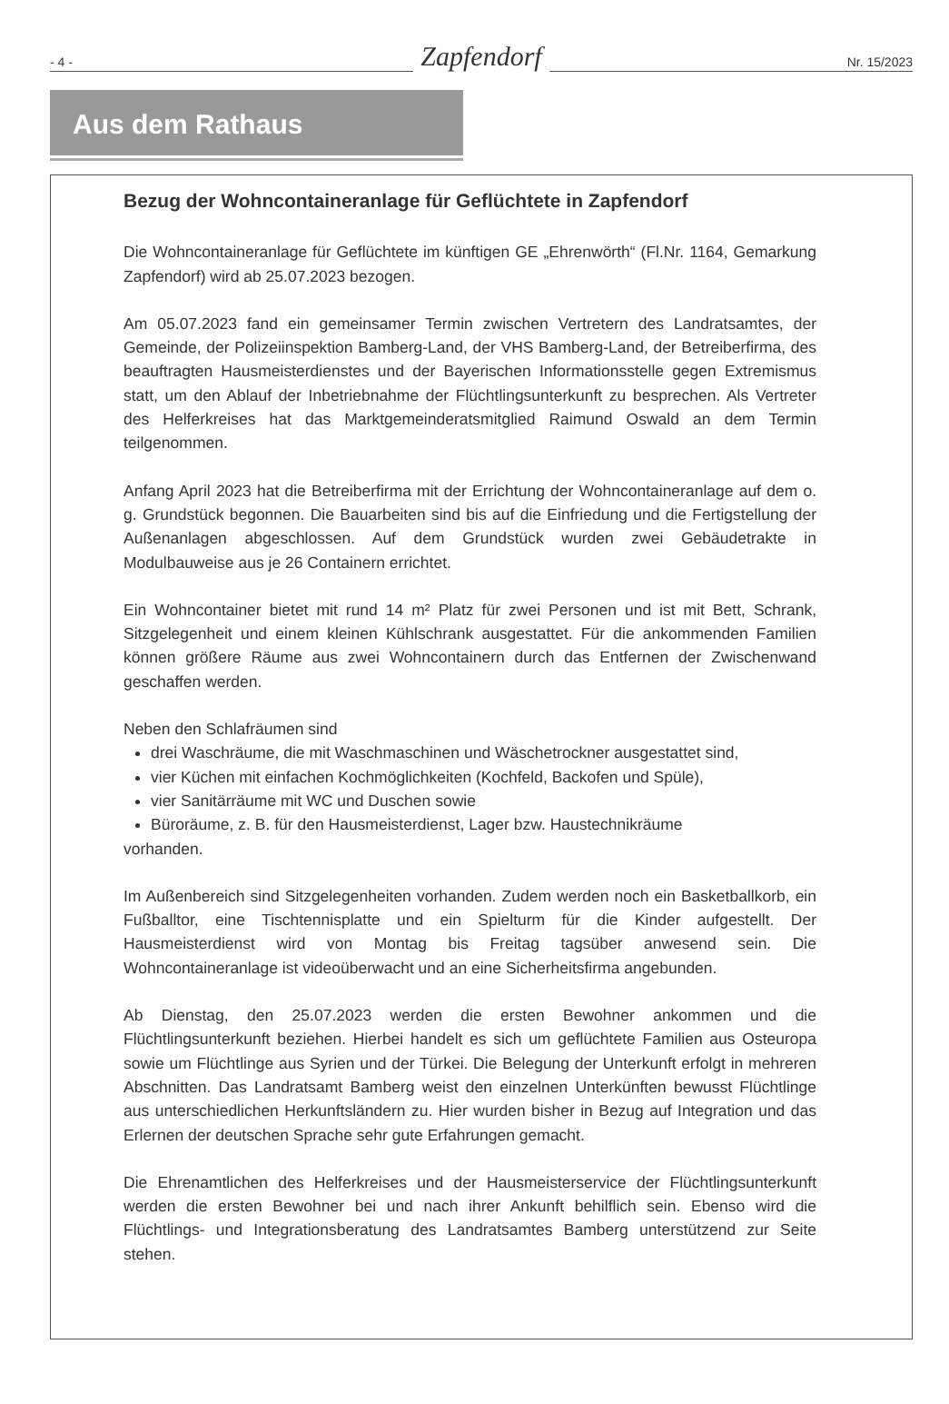- 4 -
Zapfendorf
Nr. 15/2023
Aus dem Rathaus
Bezug der Wohncontaineranlage für Geflüchtete in Zapfendorf
Die Wohncontaineranlage für Geflüchtete im künftigen GE „Ehrenwörth“ (Fl.Nr. 1164, Gemarkung Zapfendorf) wird ab 25.07.2023 bezogen.
Am 05.07.2023 fand ein gemeinsamer Termin zwischen Vertretern des Landratsamtes, der Gemeinde, der Polizeiinspektion Bamberg-Land, der VHS Bamberg-Land, der Betreiberfirma, des beauftragten Hausmeisterdienstes und der Bayerischen Informationsstelle gegen Extremismus statt, um den Ablauf der Inbetriebnahme der Flüchtlingsunterkunft zu besprechen. Als Vertreter des Helferkreises hat das Marktgemeinderatsmitglied Raimund Oswald an dem Termin teilgenommen.
Anfang April 2023 hat die Betreiberfirma mit der Errichtung der Wohncontaineranlage auf dem o. g. Grundstück begonnen. Die Bauarbeiten sind bis auf die Einfriedung und die Fertigstellung der Außenanlagen abgeschlossen. Auf dem Grundstück wurden zwei Gebäudetrakte in Modulbauweise aus je 26 Containern errichtet.
Ein Wohncontainer bietet mit rund 14 m² Platz für zwei Personen und ist mit Bett, Schrank, Sitzgelegenheit und einem kleinen Kühlschrank ausgestattet. Für die ankommenden Familien können größere Räume aus zwei Wohncontainern durch das Entfernen der Zwischenwand geschaffen werden.
Neben den Schlafräumen sind
drei Waschräume, die mit Waschmaschinen und Wäschetrockner ausgestattet sind,
vier Küchen mit einfachen Kochmöglichkeiten (Kochfeld, Backofen und Spüle),
vier Sanitärräume mit WC und Duschen sowie
Büroräume, z. B. für den Hausmeisterdienst, Lager bzw. Haustechnikräume
vorhanden.
Im Außenbereich sind Sitzgelegenheiten vorhanden. Zudem werden noch ein Basketballkorb, ein Fußballtor, eine Tischtennisplatte und ein Spielturm für die Kinder aufgestellt. Der Hausmeisterdienst wird von Montag bis Freitag tagsüber anwesend sein. Die Wohncontaineranlage ist videoüberwacht und an eine Sicherheitsfirma angebunden.
Ab Dienstag, den 25.07.2023 werden die ersten Bewohner ankommen und die Flüchtlingsunterkunft beziehen. Hierbei handelt es sich um geflüchtete Familien aus Osteuropa sowie um Flüchtlinge aus Syrien und der Türkei. Die Belegung der Unterkunft erfolgt in mehreren Abschnitten. Das Landratsamt Bamberg weist den einzelnen Unterkünften bewusst Flüchtlinge aus unterschiedlichen Herkunftsländern zu. Hier wurden bisher in Bezug auf Integration und das Erlernen der deutschen Sprache sehr gute Erfahrungen gemacht.
Die Ehrenamtlichen des Helferkreises und der Hausmeisterservice der Flüchtlingsunterkunft werden die ersten Bewohner bei und nach ihrer Ankunft behilflich sein. Ebenso wird die Flüchtlings- und Integrationsberatung des Landratsamtes Bamberg unterstützend zur Seite stehen.